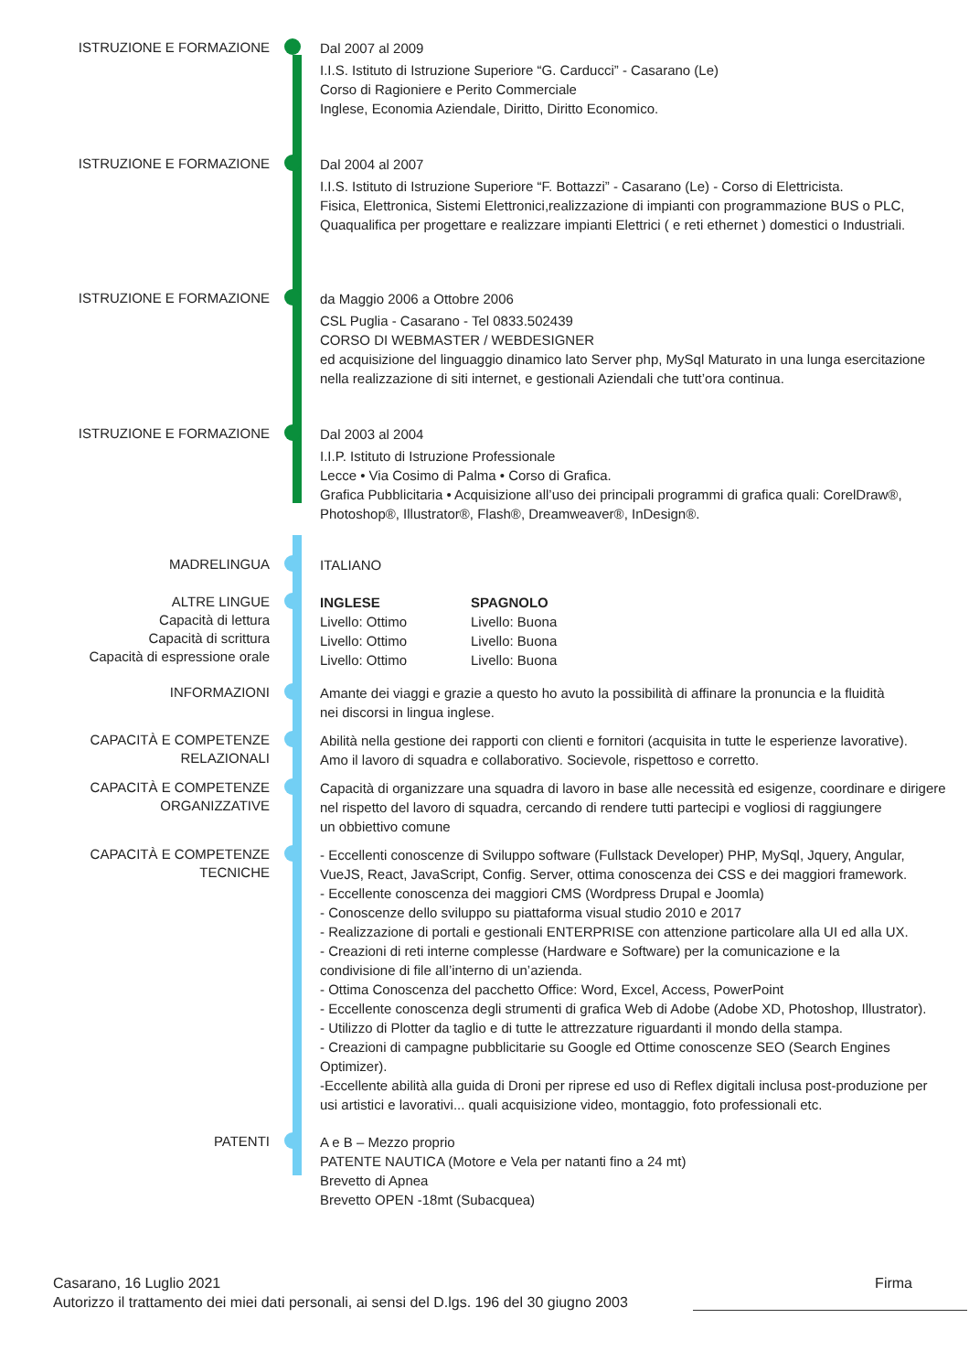ISTRUZIONE E FORMAZIONE
Dal 2007 al 2009
I.I.S. Istituto di Istruzione Superiore “G. Carducci” - Casarano (Le)
Corso di Ragioniere e Perito Commerciale
Inglese, Economia Aziendale, Diritto, Diritto Economico.
ISTRUZIONE E FORMAZIONE
Dal 2004 al 2007
I.I.S. Istituto di Istruzione Superiore “F. Bottazzi” - Casarano (Le) - Corso di Elettricista.
Fisica, Elettronica, Sistemi Elettronici,realizzazione di impianti con programmazione BUS o PLC,
Quaqualifica per progettare e realizzare impianti Elettrici ( e reti ethernet ) domestici o Industriali.
ISTRUZIONE E FORMAZIONE
da Maggio 2006 a Ottobre 2006
CSL Puglia - Casarano - Tel 0833.502439
CORSO DI WEBMASTER / WEBDESIGNER
ed acquisizione del linguaggio dinamico lato Server php, MySql Maturato in una lunga esercitazione
nella realizzazione di siti internet, e gestionali Aziendali che tutt’ora continua.
ISTRUZIONE E FORMAZIONE
Dal 2003 al 2004
I.I.P. Istituto di Istruzione Professionale
Lecce • Via Cosimo di Palma • Corso di Grafica.
Grafica Pubblicitaria • Acquisizione all’uso dei principali programmi di grafica quali: CorelDraw®,
Photoshop®, Illustrator®, Flash®, Dreamweaver®, InDesign®.
MADRELINGUA
ITALIANO
ALTRE LINGUE
Capacità di lettura
Capacità di scrittura
Capacità di espressione orale
INGLESE
Livello: Ottimo
Livello: Ottimo
Livello: Ottimo
SPAGNOLO
Livello: Buona
Livello: Buona
Livello: Buona
INFORMAZIONI
Amante dei viaggi e grazie a questo ho avuto la possibilità di affinare la pronuncia e la fluidità
nei discorsi in lingua inglese.
CAPACITÀ E COMPETENZE
RELAZIONALI
Abilità nella gestione dei rapporti con clienti e fornitori (acquisita in tutte le esperienze lavorative).
Amo il lavoro di squadra e collaborativo. Socievole, rispettoso e corretto.
CAPACITÀ E COMPETENZE
ORGANIZZATIVE
Capacità di organizzare una squadra di lavoro in base alle necessità ed esigenze, coordinare e dirigere
nel rispetto del lavoro di squadra, cercando di rendere tutti partecipi e vogliosi di raggiungere
un obbiettivo comune
CAPACITÀ E COMPETENZE
TECNICHE
- Eccellenti conoscenze di Sviluppo software (Fullstack Developer) PHP, MySql, Jquery, Angular,
VueJS, React, JavaScript, Config. Server, ottima conoscenza dei CSS e dei maggiori framework.
- Eccellente conoscenza dei maggiori CMS (Wordpress Drupal e Joomla)
- Conoscenze dello sviluppo su piattaforma visual studio 2010 e 2017
- Realizzazione di portali e gestionali ENTERPRISE con attenzione particolare alla UI ed alla UX.
- Creazioni di reti interne complesse (Hardware e Software) per la comunicazione e la
condivisione di file all’interno di un’azienda.
- Ottima Conoscenza del pacchetto Office: Word, Excel, Access, PowerPoint
- Eccellente conoscenza degli strumenti di grafica Web di Adobe (Adobe XD, Photoshop, Illustrator).
- Utilizzo di Plotter da taglio e di tutte le attrezzature riguardanti il mondo della stampa.
- Creazioni di campagne pubblicitarie su Google ed Ottime conoscenze SEO (Search Engines Optimizer).
-Eccellente abilità alla guida di Droni per riprese ed uso di Reflex digitali inclusa post-produzione per
usi artistici e lavorativi... quali acquisizione video, montaggio, foto professionali etc.
PATENTI
A e B – Mezzo proprio
PATENTE NAUTICA (Motore e Vela per natanti fino a 24 mt)
Brevetto di Apnea
Brevetto OPEN -18mt (Subacquea)
Casarano, 16 Luglio 2021
Autorizzo il trattamento dei miei dati personali, ai sensi del D.lgs. 196 del 30 giugno 2003
Firma